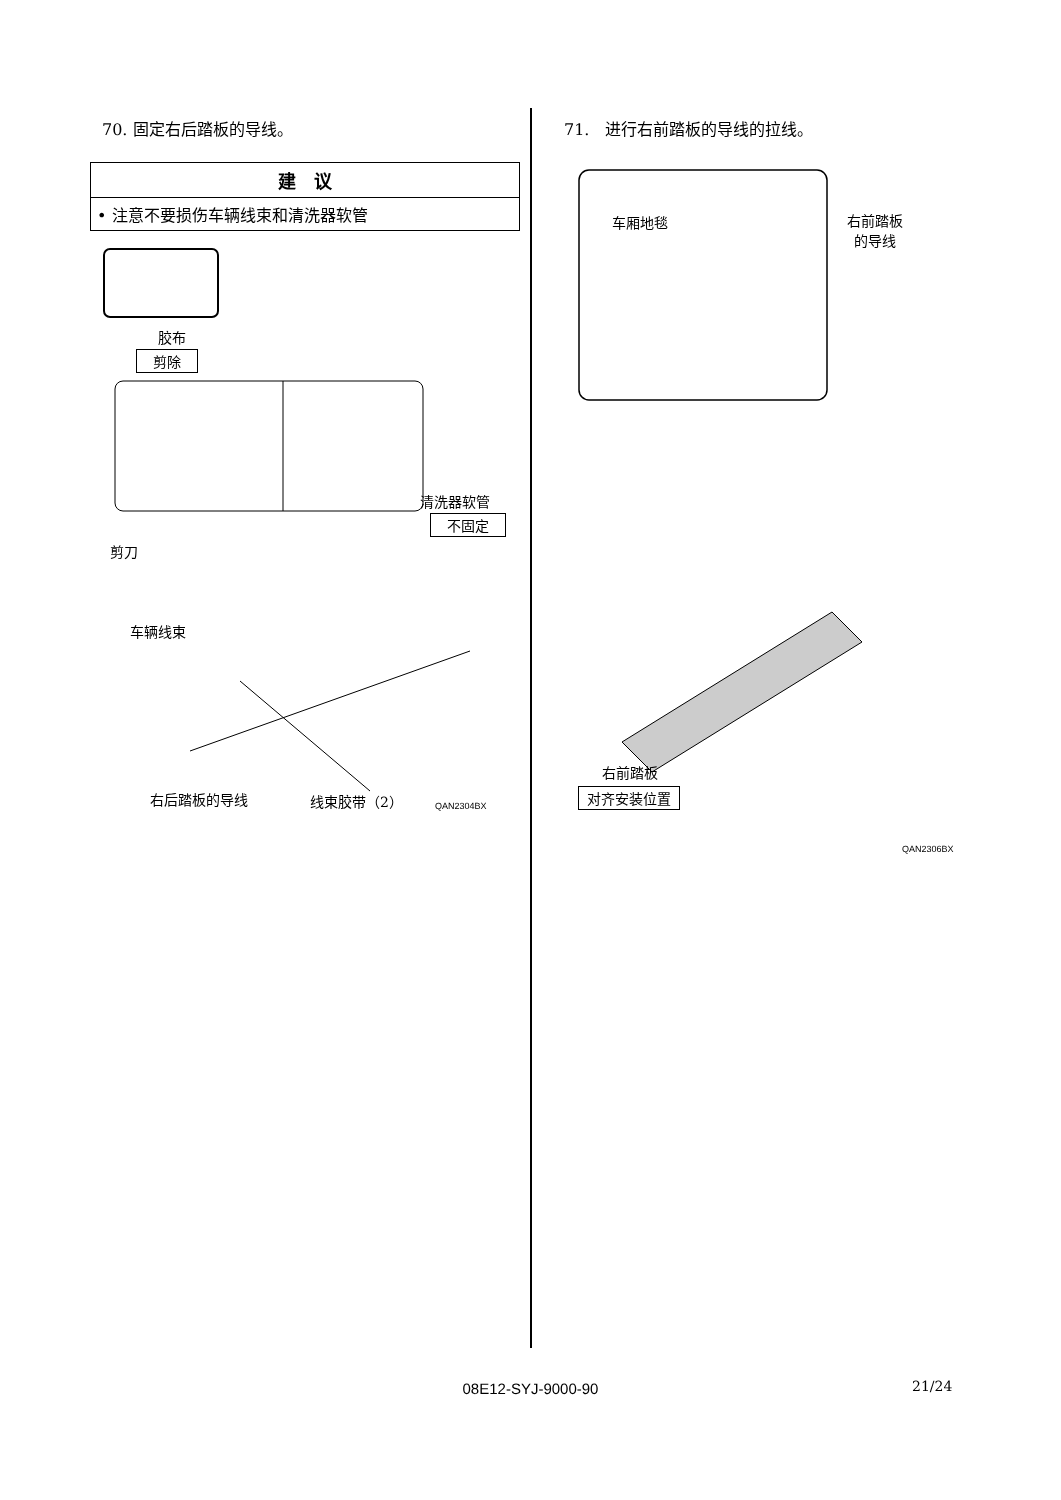70. 固定右后踏板的导线。
| 建 议 |
| --- |
| • 注意不要损伤车辆线束和清洗器软管 |
胶布
剪除
清洗器软管
不固定
剪刀
车辆线束
右后踏板的导线 线束胶带（2） QAN2304BX
71.　进行右前踏板的导线的拉线。
车厢地毯
右前踏板
的导线
右前踏板
对齐安装位置
QAN2306BX
08E12-SYJ-9000-90 21/24